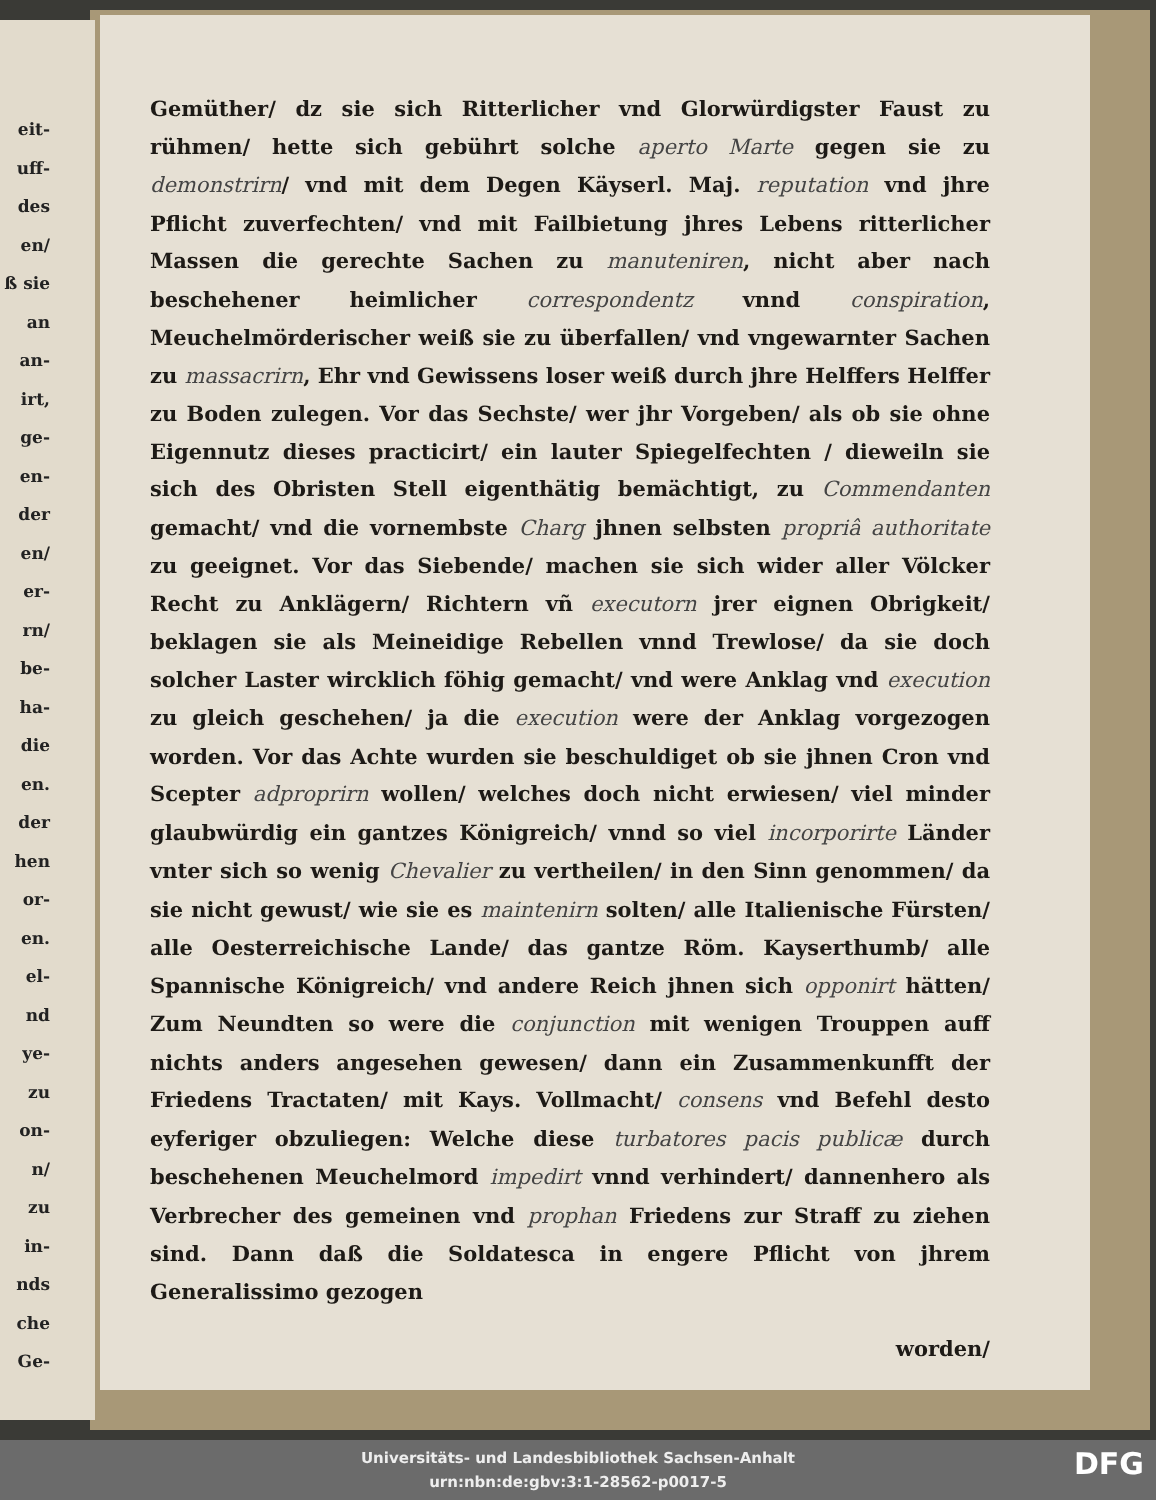eit-
uff-
des
en/
ß sie
an
an-
irt,
ge-
en-
der
en/
er-
rn/
be-
ha-
die
en.
der
hen
or-
en.
el-
nd
ye-
zu
on-
n/
zu
in-
nds
che
Ge-
Gemüther/ dz sie sich Ritterlicher vnd Glorwürdigster Faust zu rühmen/ hette sich gebührt solche aperto Marte gegen sie zu demonstrirn/ vnd mit dem Degen Käyserl. Maj. reputation vnd jhre Pflicht zuverfechten/ vnd mit Failbietung jhres Lebens ritterlicher Massen die gerechte Sachen zu manuteniren, nicht aber nach beschehener heimlicher correspondentz vnnd conspiration, Meuchelmörderischer weiß sie zu überfallen/ vnd vngewarnter Sachen zu massacrirn, Ehr vnd Gewissens loser weiß durch jhre Helffers Helffer zu Boden zulegen. Vor das Sechste/ wer jhr Vorgeben/ als ob sie ohne Eigennutz dieses practicirt/ ein lauter Spiegelfechten / dieweiln sie sich des Obristen Stell eigenthätig bemächtigt, zu Commendanten gemacht/ vnd die vornembste Charg jhnen selbsten propriâ authoritate zu geeignet. Vor das Siebende/ machen sie sich wider aller Völcker Recht zu Anklägern/ Richtern vñ executorn jrer eignen Obrigkeit/ beklagen sie als Meineidige Rebellen vnnd Trewlose/ da sie doch solcher Laster wircklich föhig gemacht/ vnd were Anklag vnd execution zu gleich geschehen/ ja die execution were der Anklag vorgezogen worden. Vor das Achte wurden sie beschuldiget ob sie jhnen Cron vnd Scepter adproprirn wollen/ welches doch nicht erwiesen/ viel minder glaubwürdig ein gantzes Königreich/ vnnd so viel incorporirte Länder vnter sich so wenig Chevalier zu vertheilen/ in den Sinn genommen/ da sie nicht gewust/ wie sie es maintenirn solten/ alle Italienische Fürsten/ alle Oesterreichische Lande/ das gantze Röm. Kayserthumb/ alle Spannische Königreich/ vnd andere Reich jhnen sich opponirt hätten/ Zum Neundten so were die conjunction mit wenigen Trouppen auff nichts anders angesehen gewesen/ dann ein Zusammenkunfft der Friedens Tractaten/ mit Kays. Vollmacht/ consens vnd Befehl desto eyferiger obzuliegen: Welche diese turbatores pacis publicæ durch beschehenen Meuchelmord impedirt vnnd verhindert/ dannenhero als Verbrecher des gemeinen vnd prophan Friedens zur Straff zu ziehen sind. Dann daß die Soldatesca in engere Pflicht von jhrem Generalissimo gezogen
worden/
Universitäts- und Landesbibliothek Sachsen-Anhalt
urn:nbn:de:gbv:3:1-28562-p0017-5
DFG